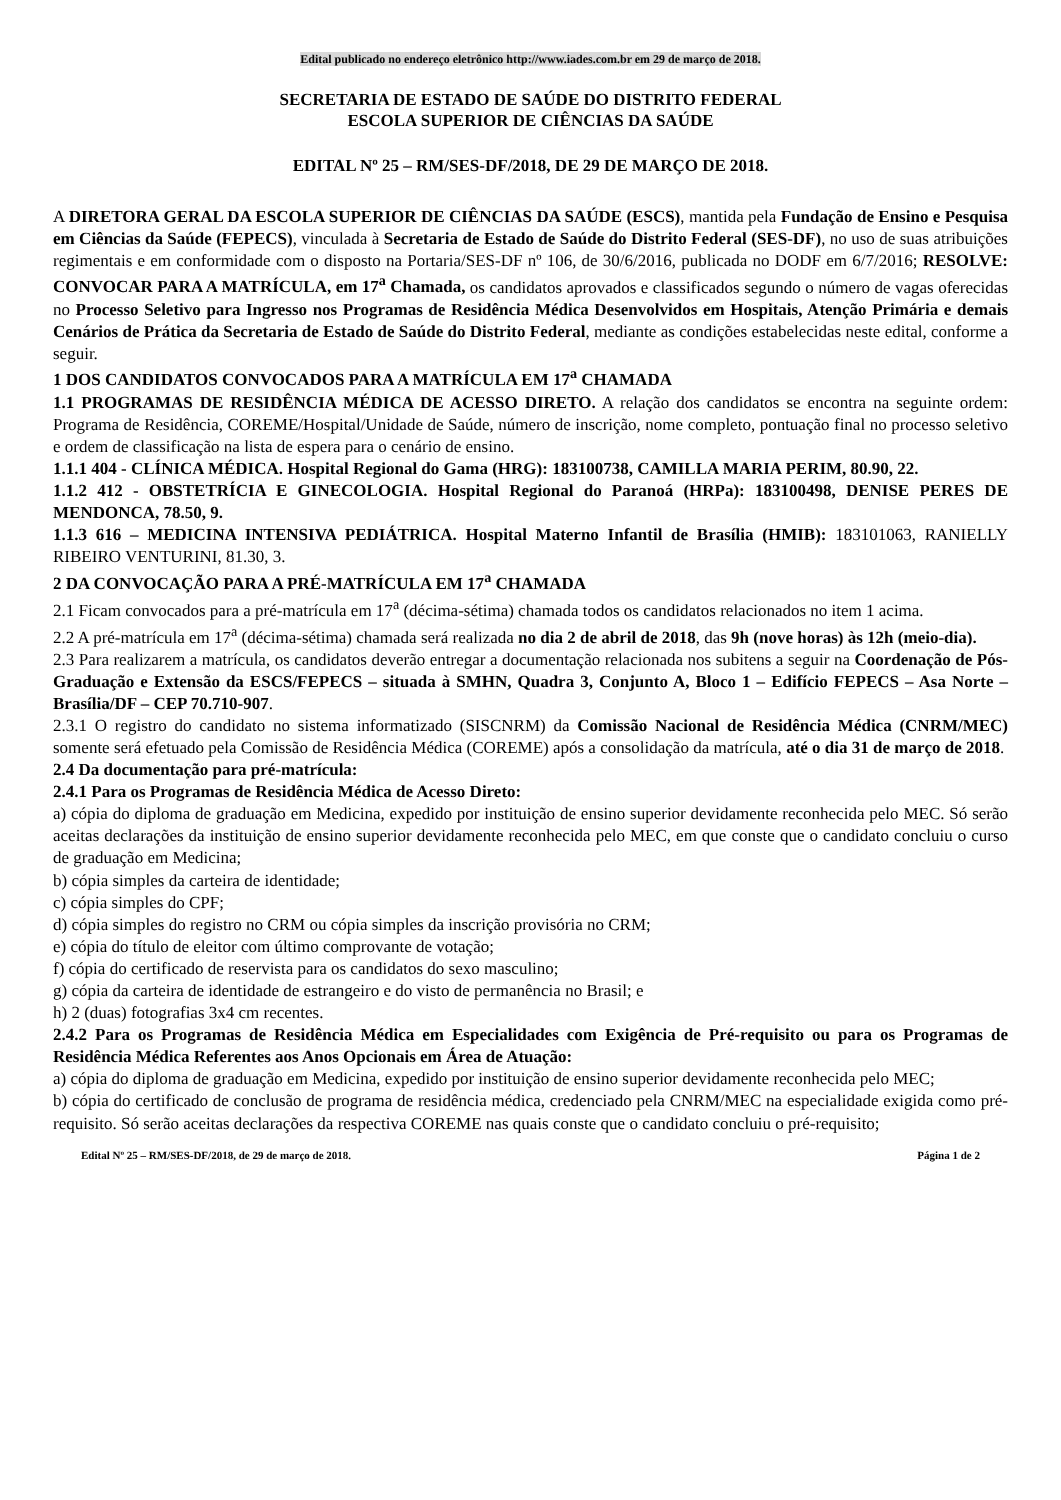Edital publicado no endereço eletrônico http://www.iades.com.br em 29 de março de 2018.
SECRETARIA DE ESTADO DE SAÚDE DO DISTRITO FEDERAL
ESCOLA SUPERIOR DE CIÊNCIAS DA SAÚDE
EDITAL Nº 25 – RM/SES-DF/2018, DE 29 DE MARÇO DE 2018.
A DIRETORA GERAL DA ESCOLA SUPERIOR DE CIÊNCIAS DA SAÚDE (ESCS), mantida pela Fundação de Ensino e Pesquisa em Ciências da Saúde (FEPECS), vinculada à Secretaria de Estado de Saúde do Distrito Federal (SES-DF), no uso de suas atribuições regimentais e em conformidade com o disposto na Portaria/SES-DF nº 106, de 30/6/2016, publicada no DODF em 6/7/2016; RESOLVE: CONVOCAR PARA A MATRÍCULA, em 17<sup>a</sup> Chamada, os candidatos aprovados e classificados segundo o número de vagas oferecidas no Processo Seletivo para Ingresso nos Programas de Residência Médica Desenvolvidos em Hospitais, Atenção Primária e demais Cenários de Prática da Secretaria de Estado de Saúde do Distrito Federal, mediante as condições estabelecidas neste edital, conforme a seguir.
1 DOS CANDIDATOS CONVOCADOS PARA A MATRÍCULA EM 17<sup>a</sup> CHAMADA
1.1 PROGRAMAS DE RESIDÊNCIA MÉDICA DE ACESSO DIRETO. A relação dos candidatos se encontra na seguinte ordem: Programa de Residência, COREME/Hospital/Unidade de Saúde, número de inscrição, nome completo, pontuação final no processo seletivo e ordem de classificação na lista de espera para o cenário de ensino.
1.1.1 404 - CLÍNICA MÉDICA. Hospital Regional do Gama (HRG): 183100738, CAMILLA MARIA PERIM, 80.90, 22.
1.1.2 412 - OBSTETRÍCIA E GINECOLOGIA. Hospital Regional do Paranoá (HRPa): 183100498, DENISE PERES DE MENDONCA, 78.50, 9.
1.1.3 616 – MEDICINA INTENSIVA PEDIÁTRICA. Hospital Materno Infantil de Brasília (HMIB): 183101063, RANIELLY RIBEIRO VENTURINI, 81.30, 3.
2 DA CONVOCAÇÃO PARA A PRÉ-MATRÍCULA EM 17<sup>a</sup> CHAMADA
2.1 Ficam convocados para a pré-matrícula em 17<sup>a</sup> (décima-sétima) chamada todos os candidatos relacionados no item 1 acima.
2.2 A pré-matrícula em 17<sup>a</sup> (décima-sétima) chamada será realizada no dia 2 de abril de 2018, das 9h (nove horas) às 12h (meio-dia).
2.3 Para realizarem a matrícula, os candidatos deverão entregar a documentação relacionada nos subitens a seguir na Coordenação de Pós-Graduação e Extensão da ESCS/FEPECS – situada à SMHN, Quadra 3, Conjunto A, Bloco 1 – Edifício FEPECS – Asa Norte – Brasília/DF – CEP 70.710-907.
2.3.1 O registro do candidato no sistema informatizado (SISCNRM) da Comissão Nacional de Residência Médica (CNRM/MEC) somente será efetuado pela Comissão de Residência Médica (COREME) após a consolidação da matrícula, até o dia 31 de março de 2018.
2.4 Da documentação para pré-matrícula:
2.4.1 Para os Programas de Residência Médica de Acesso Direto:
a) cópia do diploma de graduação em Medicina, expedido por instituição de ensino superior devidamente reconhecida pelo MEC. Só serão aceitas declarações da instituição de ensino superior devidamente reconhecida pelo MEC, em que conste que o candidato concluiu o curso de graduação em Medicina;
b) cópia simples da carteira de identidade;
c) cópia simples do CPF;
d) cópia simples do registro no CRM ou cópia simples da inscrição provisória no CRM;
e) cópia do título de eleitor com último comprovante de votação;
f) cópia do certificado de reservista para os candidatos do sexo masculino;
g) cópia da carteira de identidade de estrangeiro e do visto de permanência no Brasil; e
h) 2 (duas) fotografias 3x4 cm recentes.
2.4.2 Para os Programas de Residência Médica em Especialidades com Exigência de Pré-requisito ou para os Programas de Residência Médica Referentes aos Anos Opcionais em Área de Atuação:
a) cópia do diploma de graduação em Medicina, expedido por instituição de ensino superior devidamente reconhecida pelo MEC;
b) cópia do certificado de conclusão de programa de residência médica, credenciado pela CNRM/MEC na especialidade exigida como pré-requisito. Só serão aceitas declarações da respectiva COREME nas quais conste que o candidato concluiu o pré-requisito;
Edital Nº 25 – RM/SES-DF/2018, de 29 de março de 2018. Página 1 de 2